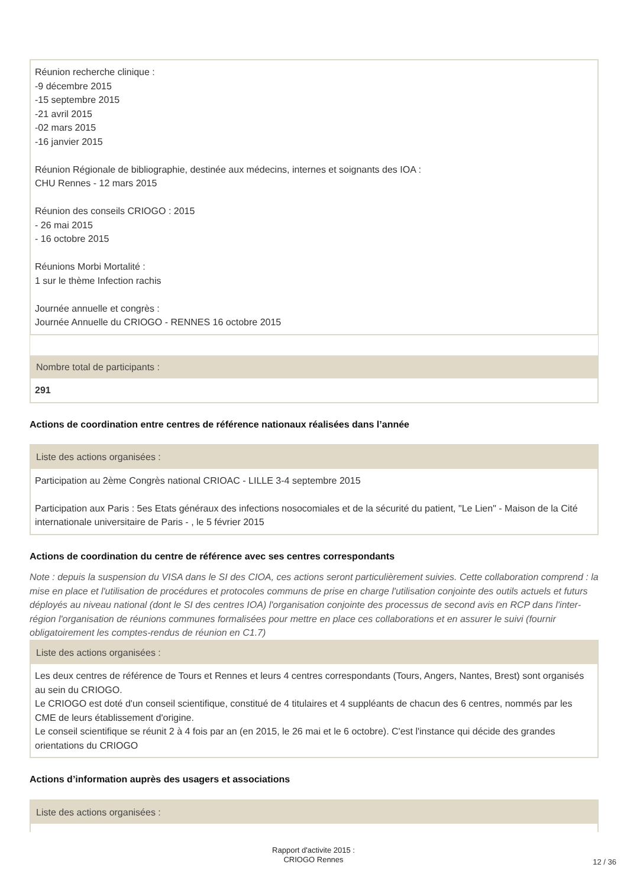Réunion recherche clinique :
-9 décembre 2015
-15 septembre 2015
-21 avril 2015
-02 mars 2015
-16 janvier 2015
Réunion Régionale de bibliographie, destinée aux médecins, internes et soignants des IOA :
CHU Rennes - 12 mars 2015
Réunion des conseils CRIOGO : 2015
- 26 mai 2015
- 16 octobre 2015
Réunions Morbi Mortalité :
1 sur le thème Infection rachis
Journée annuelle et congrès :
Journée Annuelle du CRIOGO - RENNES 16 octobre 2015
Nombre total de participants :
291
Actions de coordination entre centres de référence nationaux réalisées dans l’année
Liste des actions organisées :
Participation au 2ème Congrès national CRIOAC - LILLE 3-4 septembre 2015
Participation aux Paris : 5es Etats généraux des infections nosocomiales et de la sécurité du patient, "Le Lien" - Maison de la Cité internationale universitaire de Paris - , le 5 février 2015
Actions de coordination du centre de référence avec ses centres correspondants
Note : depuis la suspension du VISA dans le SI des CIOA, ces actions seront particulièrement suivies. Cette collaboration comprend : la mise en place et l'utilisation de procédures et protocoles communs de prise en charge l'utilisation conjointe des outils actuels et futurs déployés au niveau national (dont le SI des centres IOA) l'organisation conjointe des processus de second avis en RCP dans l'inter-région l'organisation de réunions communes formalisées pour mettre en place ces collaborations et en assurer le suivi (fournir obligatoirement les comptes-rendus de réunion en C1.7)
Liste des actions organisées :
Les deux centres de référence de Tours et Rennes et leurs 4 centres correspondants (Tours, Angers, Nantes, Brest) sont organisés au sein du CRIOGO.
Le CRIOGO est doté d'un conseil scientifique, constitué de 4 titulaires et 4 suppléants de chacun des 6 centres, nommés par les CME de leurs établissement d'origine.
Le conseil scientifique se réunit 2 à 4 fois par an (en 2015, le 26 mai et le 6 octobre). C'est l'instance qui décide des grandes orientations du CRIOGO
Actions d’information auprès des usagers et associations
Liste des actions organisées :
Rapport d'activite 2015 :
CRIOGO Rennes
12 / 36